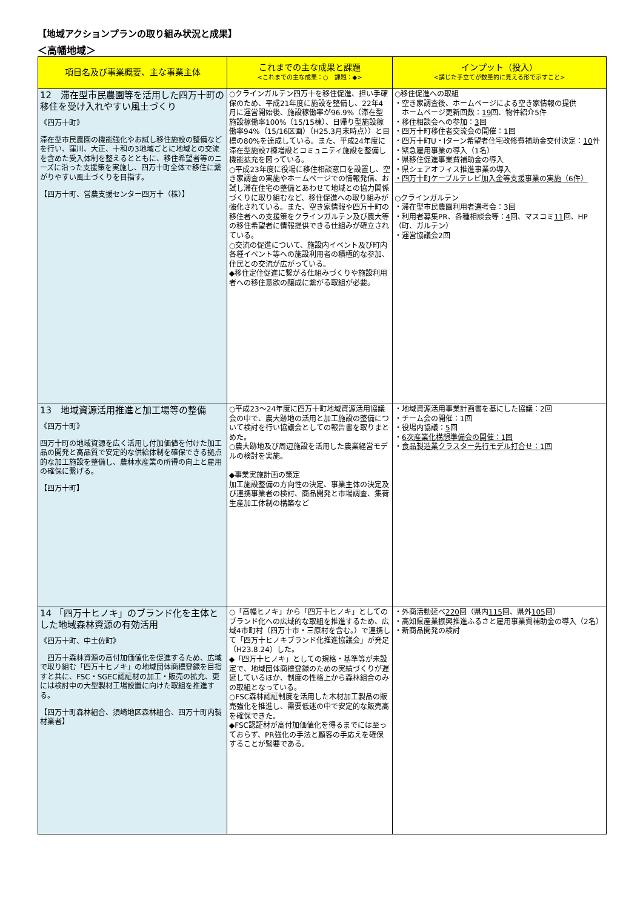【地域アクションプランの取り組み状況と成果】
＜高幡地域＞
| 項目名及び事業概要、主な事業主体 | これまでの主な成果と課題 <これまでの主な成果：○ 課題：◆> | インプット（投入） <講じた手立てが数量的に見える形で示すこと> |
| --- | --- | --- |
| 12 滞在型市民農園等を活用した四万十町の移住を受け入れやすい風土づくり 《四万十町》 滞在型市民農園の機能強化やお試し移住施設の整備などを行い、窪川、大正、十和の3地域ごとに地域との交流を含めた受入体制を整えるとともに、移住希望者等のニーズに沿った支援策を実施し、四万十町全体で移住に繋がりやすい風土づくりを目指す。 【四万十町、営農支援センター四万十（株）】 | ○クラインガルテン四万十を移住促進、担い手確保のため、平成21年度に施設を整備し、22年4月に運営開始後、施設稼働率が96.9%（滞在型施設稼働率100%（15/15棟）、日帰り型施設稼働率94%（15/16区画）（H25.3月末時点））と目標の80%を達成している。また、平成24年度に滞在型施設7棟増設とコミュニティ施設を整備し機能拡充を図っている。 ○平成23年度に役場に移住相談窓口を設置し、空き家調査の実施やホームページでの情報発信、お試し滞在住宅の整備とあわせて地域との協力関係づくりに取り組むなど、移住促進への取り組みが強化されている。また、空き家情報や四万十町の移住者への支援策をクラインガルテン及び農大等の移住希望者に情報提供できる仕組みが確立されている。 ○交流の促進について、施設内イベント及び町内各種イベント等への施設利用者の積極的な参加、住民との交流が広がっている。 ◆移住定住促進に繋がる仕組みづくりや施設利用者への移住意欲の醸成に繋がる取組が必要。 | ○移住促進への取組 ・空き家調査後、ホームページによる空き家情報の提供 ホームページ更新回数： 19 回、物件紹介5件 ・移住相談会への参加： 3 回 ・四万十町移住者交流会の開催：1回 ・四万十町U・Iターン希望者住宅改修費補助金交付決定： 10 件 ・緊急雇用事業の導入（1名） ・県移住促進事業費補助金の導入 ・県シェアオフィス推進事業の導入 ・四万十町ケーブルテレビ加入金等支援事業の実施（6件） ○クラインガルテン ・滞在型市民農園利用者選考会：3回 ・利用者募集PR、各種相談会等： 4 回、マスコミ 11 回、HP（町、ガルテン） ・運営協議会2回 |
| 13 地域資源活用推進と加工場等の整備 《四万十町》 四万十町の地域資源を広く活用し付加価値を付けた加工品の開発と高品質で安定的な供給体制を確保できる拠点的な加工施設を整備し、農林水産業の所得の向上と雇用の確保に繋げる。 【四万十町】 | ○平成23～24年度に四万十町地域資源活用協議会の中で、農大跡地の活用と加工施設の整備について検討を行い協議会としての報告書を取りまとめた。 ○農大跡地及び周辺施設を活用した農業経営モデルの検討を実施。 ◆事業実施計画の策定 加工施設整備の方向性の決定、事業主体の決定及び連携事業者の検討、商品開発と市場調査、集荷生産加工体制の構築など | ・地域資源活用事業計画書を基にした協議：2回 ・チーム会の開催：1回 ・役場内協議： 5 回 ・ 6次産業化構想準備会の開催：1回 ・ 食品製造業クラスター先行モデル打合せ：1回 |
| 14 「四万十ヒノキ」のブランド化を主体とした地域森林資源の有効活用 《四万十町、中土佐町》 四万十森林資源の高付加価値化を促進するため、広域で取り組む「四万十ヒノキ」の地域団体商標登録を目指すと共に、FSC・SGEC認証材の加工・販売の拡充、更には検討中の大型製材工場設置に向けた取組を推進する。 【四万十町森林組合、須崎地区森林組合、四万十町内製材業者】 | ○「高幡ヒノキ」から「四万十ヒノキ」としてのブランド化への広域的な取組を推進するため、広域4市町村（四万十市・三原村を含む。）で連携して「四万十ヒノキブランド化推進協議会」が発足（H23.8.24）した。 ◆「四万十ヒノキ」としての規格・基準等が未設定で、地域団体商標登録のための実績づくりが遅延しているほか、制度の性格上から森林組合のみの取組となっている。 ○FSC森林認証制度を活用した木材加工製品の販売強化を推進し、需要低迷の中で安定的な販売高を確保できた。 ◆FSC認証材が高付加価値化を得るまでには至っておらず、PR強化の手法と顧客の手応えを確保することが緊要である。 | ・外商活動延べ 220 回（県内 115 回、県外 105 回） ・高知県産業振興推進ふるさと雇用事業費補助金の導入（2名） ・新商品開発の検討 |